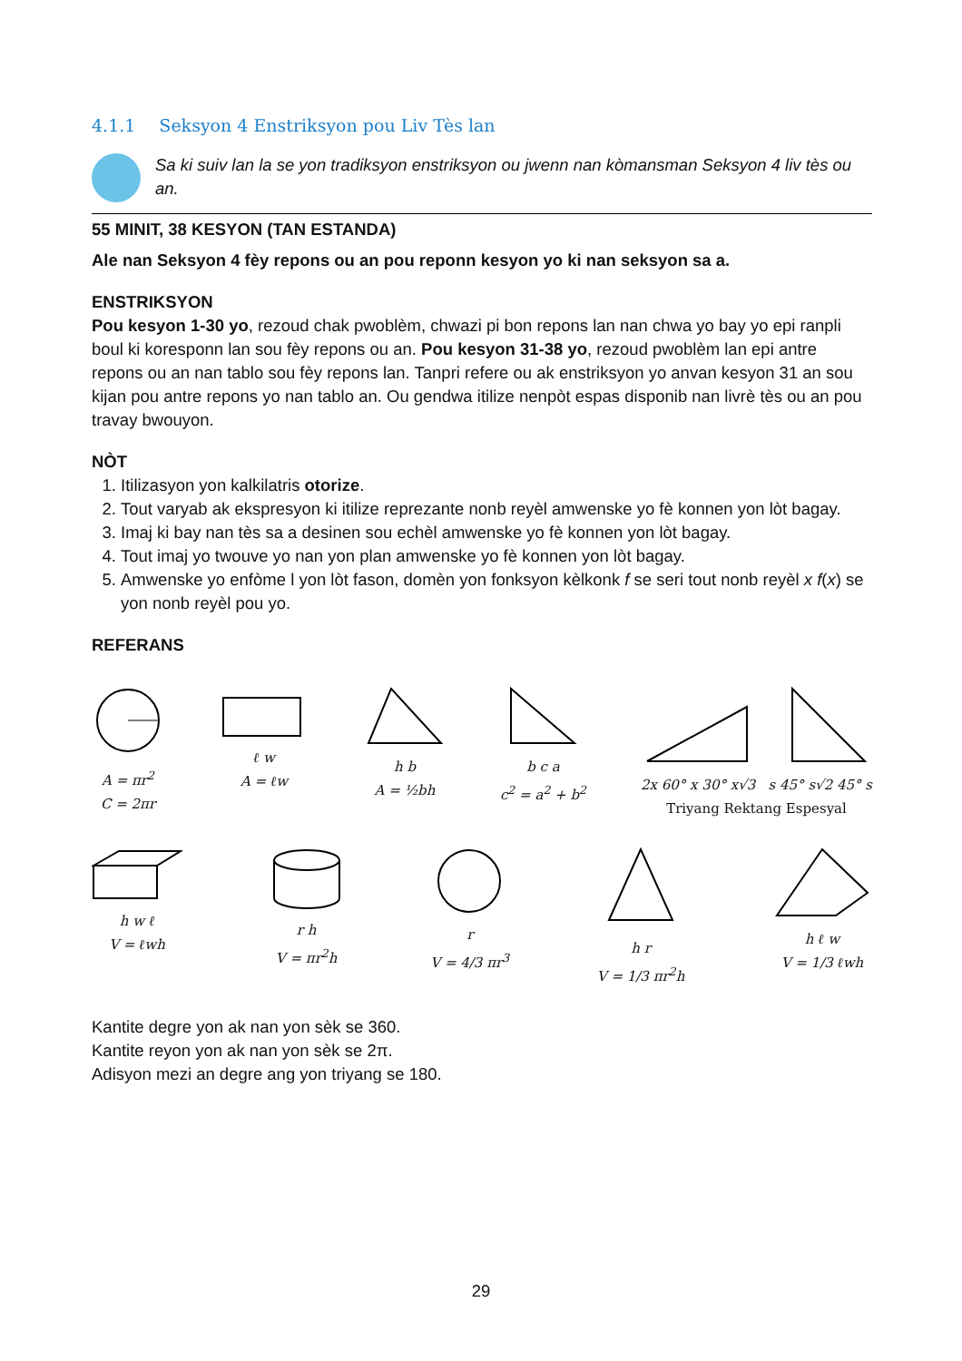4.1.1 Seksyon 4 Enstriksyon pou Liv Tès lan
Sa ki suiv lan la se yon tradiksyon enstriksyon ou jwenn nan kòmansman Seksyon 4 liv tès ou an.
55 MINIT, 38 KESYON (TAN ESTANDA)
Ale nan Seksyon 4 fèy repons ou an pou reponn kesyon yo ki nan seksyon sa a.
ENSTRIKSYON
Pou kesyon 1-30 yo, rezoud chak pwoblèm, chwazi pi bon repons lan nan chwa yo bay yo epi ranpli boul ki koresponn lan sou fèy repons ou an. Pou kesyon 31-38 yo, rezoud pwoblèm lan epi antre repons ou an nan tablo sou fèy repons lan. Tanpri refere ou ak enstriksyon yo anvan kesyon 31 an sou kijan pou antre repons yo nan tablo an. Ou gendwa itilize nenpòt espas disponib nan livrè tès ou an pou travay bwouyon.
NÒT
1. Itilizasyon yon kalkilatris otorize.
2. Tout varyab ak ekspresyon ki itilize reprezante nonb reyèl amwenske yo fè konnen yon lòt bagay.
3. Imaj ki bay nan tès sa a desinen sou echèl amwenske yo fè konnen yon lòt bagay.
4. Tout imaj yo twouve yo nan yon plan amwenske yo fè konnen yon lòt bagay.
5. Amwenske yo enfòme l yon lòt fason, domèn yon fonksyon kèlkonk f se seri tout nonb reyèl x f(x) se yon nonb reyèl pou yo.
REFERANS
A = πr<sup>2</sup>
C = 2πr
ℓ w
A = ℓw
h b
A = ½bh
b c a
c<sup>2</sup> = a<sup>2</sup> + b<sup>2</sup>
2x 60° x 30° x√3 s 45° s√2 45° s
Triyang Rektang Espesyal
h w ℓ
V = ℓwh
r h
V = πr<sup>2</sup>h
r
V = 4/3 πr<sup>3</sup>
h r
V = 1/3 πr<sup>2</sup>h
h ℓ w
V = 1/3 ℓwh
Kantite degre yon ak nan yon sèk se 360.
Kantite reyon yon ak nan yon sèk se 2π.
Adisyon mezi an degre ang yon triyang se 180.
29